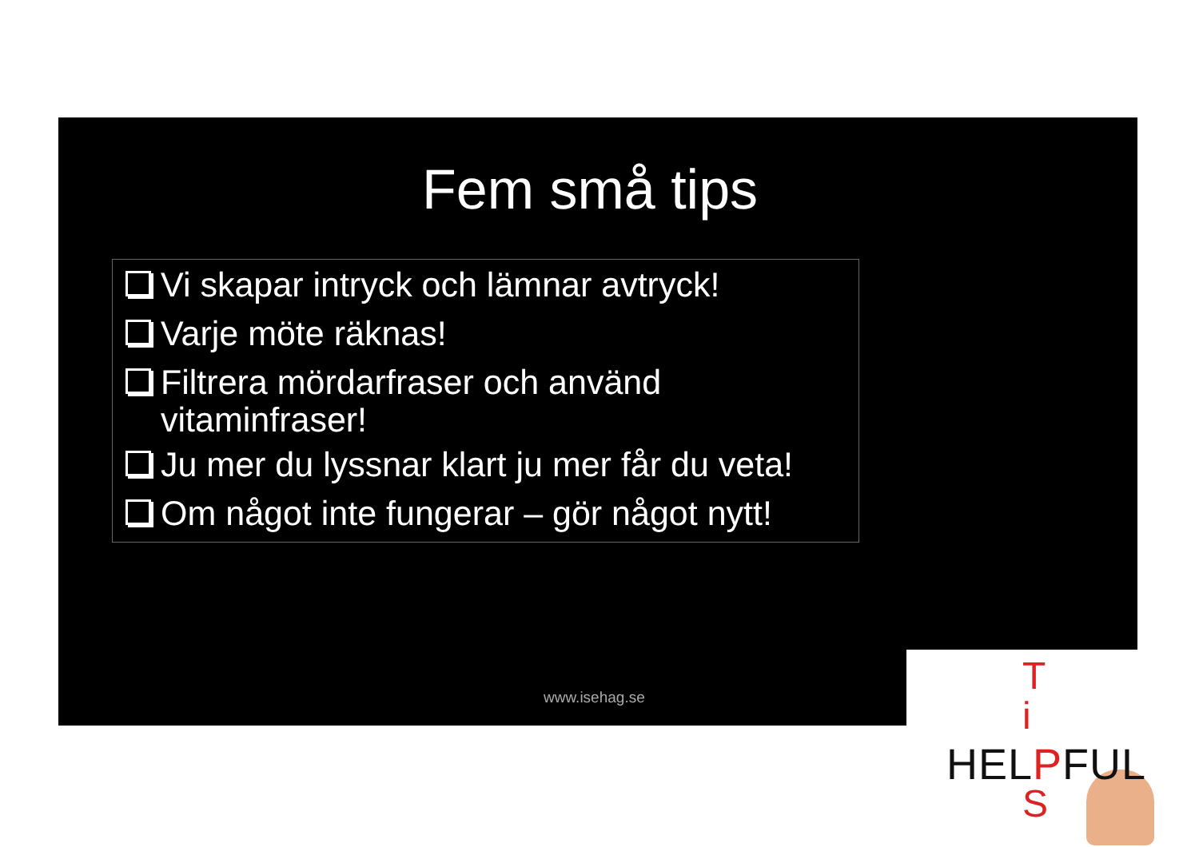Fem små tips
Vi skapar intryck och lämnar avtryck!
Varje möte räknas!
Filtrera mördarfraser och använd vitaminfraser!
Ju mer du lyssnar klart ju mer får du veta!
Om något inte fungerar – gör något nytt!
www.isehag.se
T
i
HELPFUL
S